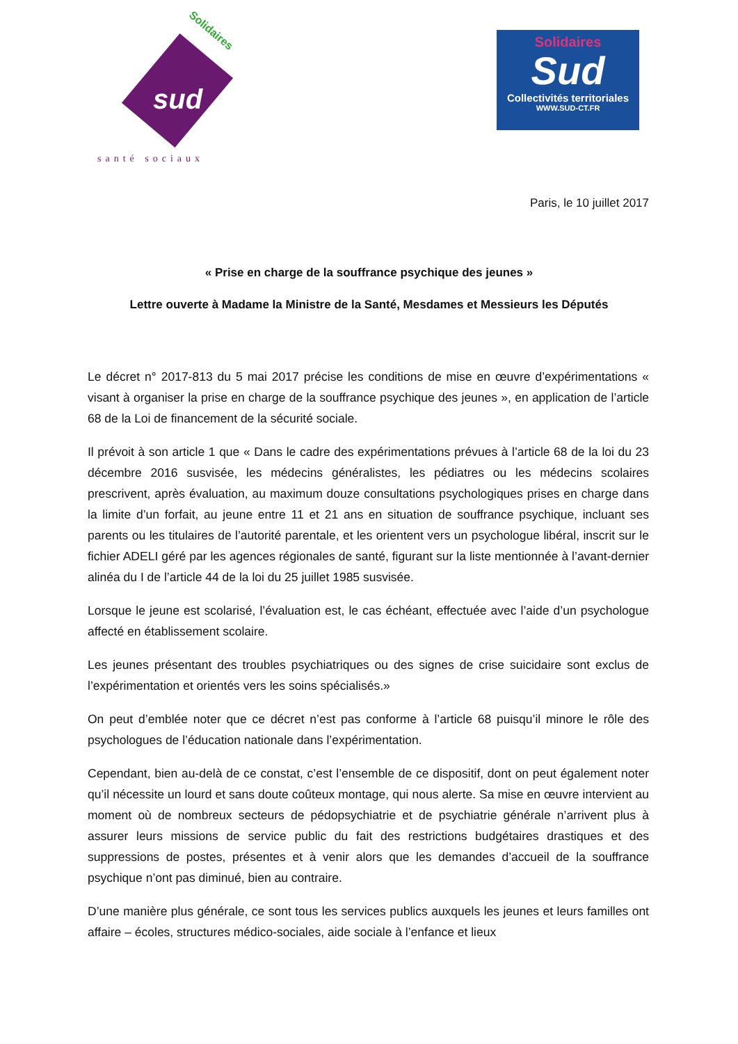Solidaires
sud
santé sociaux
Solidaires
Sud
Collectivités territoriales
WWW.SUD-CT.FR
Paris, le 10 juillet 2017
« Prise en charge de la souffrance psychique des jeunes »
Lettre ouverte à Madame la Ministre de la Santé, Mesdames et Messieurs les Députés
Le décret n° 2017-813 du 5 mai 2017 précise les conditions de mise en œuvre d’expérimentations « visant à organiser la prise en charge de la souffrance psychique des jeunes », en application de l’article 68 de la Loi de financement de la sécurité sociale.
Il prévoit à son article 1 que « Dans le cadre des expérimentations prévues à l’article 68 de la loi du 23 décembre 2016 susvisée, les médecins généralistes, les pédiatres ou les médecins scolaires prescrivent, après évaluation, au maximum douze consultations psychologiques prises en charge dans la limite d’un forfait, au jeune entre 11 et 21 ans en situation de souffrance psychique, incluant ses parents ou les titulaires de l’autorité parentale, et les orientent vers un psychologue libéral, inscrit sur le fichier ADELI géré par les agences régionales de santé, figurant sur la liste mentionnée à l’avant-dernier alinéa du I de l’article 44 de la loi du 25 juillet 1985 susvisée.
Lorsque le jeune est scolarisé, l’évaluation est, le cas échéant, effectuée avec l’aide d’un psychologue affecté en établissement scolaire.
Les jeunes présentant des troubles psychiatriques ou des signes de crise suicidaire sont exclus de l’expérimentation et orientés vers les soins spécialisés.»
On peut d’emblée noter que ce décret n’est pas conforme à l’article 68 puisqu’il minore le rôle des psychologues de l’éducation nationale dans l’expérimentation.
Cependant, bien au-delà de ce constat, c’est l’ensemble de ce dispositif, dont on peut également noter qu’il nécessite un lourd et sans doute coûteux montage, qui nous alerte. Sa mise en œuvre intervient au moment où de nombreux secteurs de pédopsychiatrie et de psychiatrie générale n’arrivent plus à assurer leurs missions de service public du fait des restrictions budgétaires drastiques et des suppressions de postes, présentes et à venir alors que les demandes d’accueil de la souffrance psychique n’ont pas diminué, bien au contraire.
D’une manière plus générale, ce sont tous les services publics auxquels les jeunes et leurs familles ont affaire – écoles, structures médico-sociales, aide sociale à l’enfance et lieux